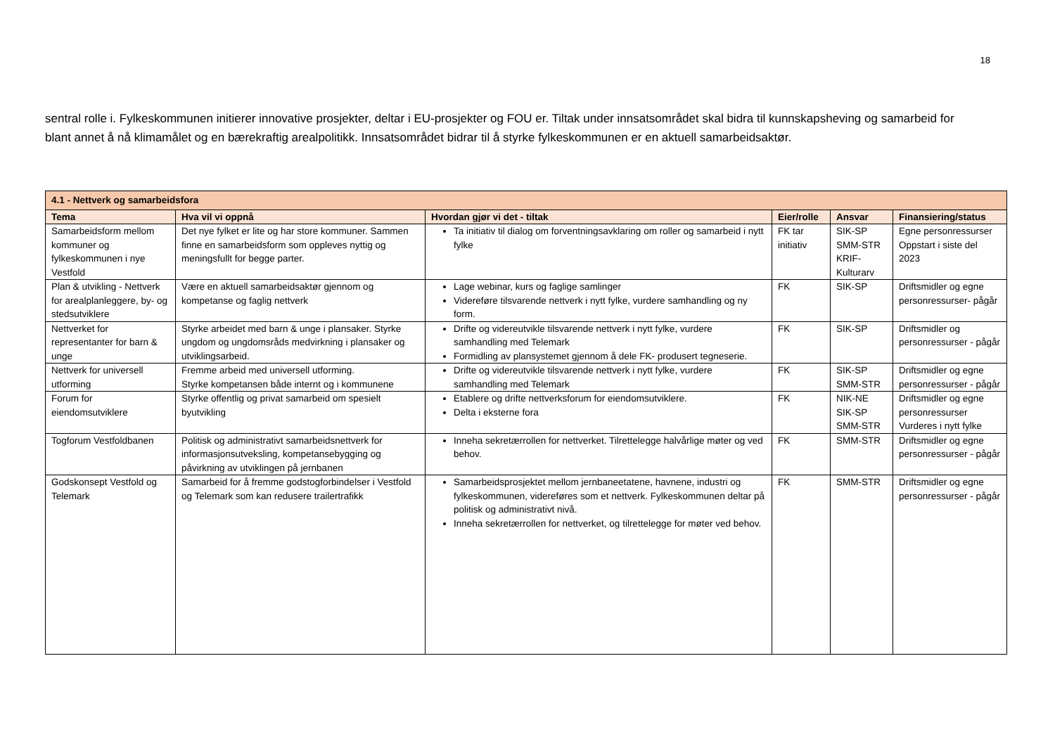18
sentral rolle i. Fylkeskommunen initierer innovative prosjekter, deltar i EU-prosjekter og FOU er. Tiltak under innsatsområdet skal bidra til kunnskapsheving og samarbeid for blant annet å nå klimamålet og en bærekraftig arealpolitikk. Innsatsområdet bidrar til å styrke fylkeskommunen er en aktuell samarbeidsaktør.
| 4.1 - Nettverk og samarbeidsfora | | | | | |
| Tema | Hva vil vi oppnå | Hvordan gjør vi det - tiltak | Eier/rolle | Ansvar | Finansiering/status |
| Samarbeidsform mellom kommuner og fylkeskommunen i nye Vestfold | Det nye fylket er lite og har store kommuner. Sammen finne en samarbeidsform som oppleves nyttig og meningsfullt for begge parter. | Ta initiativ til dialog om forventningsavklaring om roller og samarbeid i nytt fylke | FK tar initiativ | SIK-SP SMM-STR KRIF-Kulturarv | Egne personressurser Oppstart i siste del 2023 |
| Plan & utvikling - Nettverk for arealplanleggere, by- og stedsutviklere | Være en aktuell samarbeidsaktør gjennom og kompetanse og faglig nettverk | Lage webinar, kurs og faglige samlinger Videreføre tilsvarende nettverk i nytt fylke, vurdere samhandling og ny form. | FK | SIK-SP | Driftsmidler og egne personressurser- pågår |
| Nettverket for representanter for barn & unge | Styrke arbeidet med barn & unge i plansaker. Styrke ungdom og ungdomsråds medvirkning i plansaker og utviklingsarbeid. | Drifte og videreutvikle tilsvarende nettverk i nytt fylke, vurdere samhandling med Telemark Formidling av plansystemet gjennom å dele FK- produsert tegneserie. | FK | SIK-SP | Driftsmidler og personressurser - pågår |
| Nettverk for universell utforming | Fremme arbeid med universell utforming. Styrke kompetansen både internt og i kommunene | Drifte og videreutvikle tilsvarende nettverk i nytt fylke, vurdere samhandling med Telemark | FK | SIK-SP SMM-STR | Driftsmidler og egne personressurser - pågår |
| Forum for eiendomsutviklere | Styrke offentlig og privat samarbeid om spesielt byutvikling | Etablere og drifte nettverksforum for eiendomsutviklere. Delta i eksterne fora | FK | NIK-NE SIK-SP SMM-STR | Driftsmidler og egne personressurser Vurderes i nytt fylke |
| Togforum Vestfoldbanen | Politisk og administrativt samarbeidsnettverk for informasjonsutveksling, kompetansebygging og påvirkning av utviklingen på jernbanen | Inneha sekretærrollen for nettverket. Tilrettelegge halvårlige møter og ved behov. | FK | SMM-STR | Driftsmidler og egne personressurser - pågår |
| Godskonsept Vestfold og Telemark | Samarbeid for å fremme godstogforbindelser i Vestfold og Telemark som kan redusere trailertrafikk | Samarbeidsprosjektet mellom jernbaneetatene, havnene, industri og fylkeskommunen, videreføres som et nettverk. Fylkeskommunen deltar på politisk og administrativt nivå. Inneha sekretærrollen for nettverket, og tilrettelegge for møter ved behov. | FK | SMM-STR | Driftsmidler og egne personressurser - pågår |